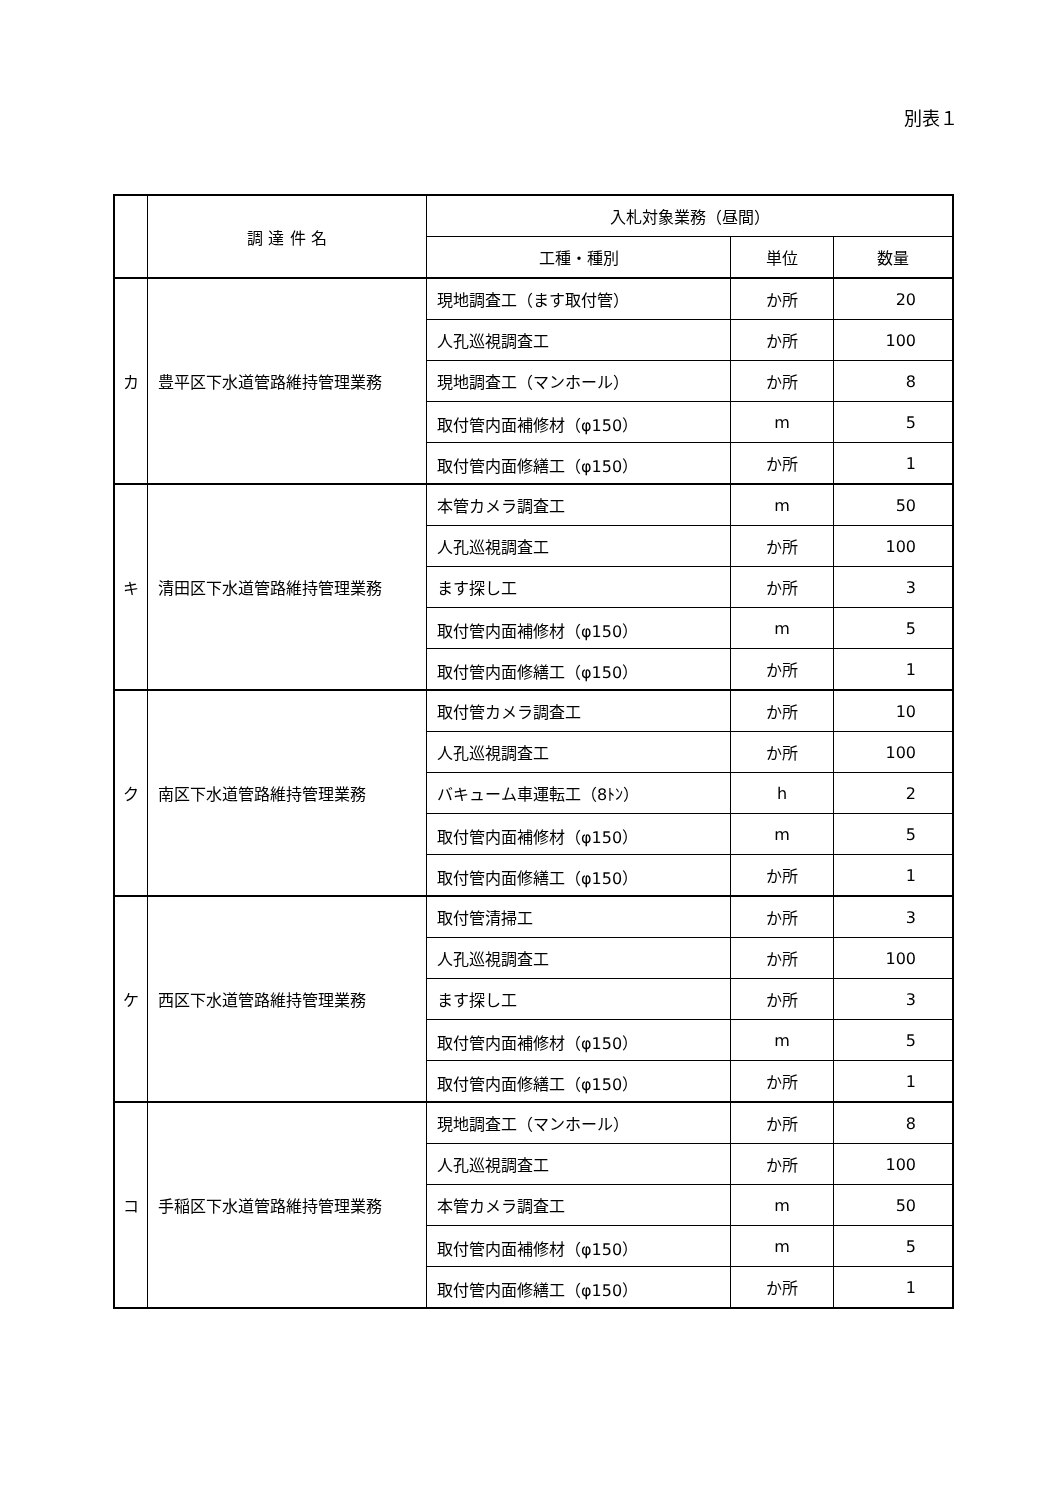別表１
| | 調 達 件 名 | 入札対象業務（昼間） | | |
| --- | --- | --- | --- | --- |
| | | 工種・種別 | 単位 | 数量 |
| カ | 豊平区下水道管路維持管理業務 | 現地調査工（ます取付管） | か所 | 20 |
| | | 人孔巡視調査工 | か所 | 100 |
| | | 現地調査工（マンホール） | か所 | 8 |
| | | 取付管内面補修材（φ150） | m | 5 |
| | | 取付管内面修繕工（φ150） | か所 | 1 |
| キ | 清田区下水道管路維持管理業務 | 本管カメラ調査工 | m | 50 |
| | | 人孔巡視調査工 | か所 | 100 |
| | | ます探し工 | か所 | 3 |
| | | 取付管内面補修材（φ150） | m | 5 |
| | | 取付管内面修繕工（φ150） | か所 | 1 |
| ク | 南区下水道管路維持管理業務 | 取付管カメラ調査工 | か所 | 10 |
| | | 人孔巡視調査工 | か所 | 100 |
| | | バキューム車運転工（8ﾄﾝ） | h | 2 |
| | | 取付管内面補修材（φ150） | m | 5 |
| | | 取付管内面修繕工（φ150） | か所 | 1 |
| ケ | 西区下水道管路維持管理業務 | 取付管清掃工 | か所 | 3 |
| | | 人孔巡視調査工 | か所 | 100 |
| | | ます探し工 | か所 | 3 |
| | | 取付管内面補修材（φ150） | m | 5 |
| | | 取付管内面修繕工（φ150） | か所 | 1 |
| コ | 手稲区下水道管路維持管理業務 | 現地調査工（マンホール） | か所 | 8 |
| | | 人孔巡視調査工 | か所 | 100 |
| | | 本管カメラ調査工 | m | 50 |
| | | 取付管内面補修材（φ150） | m | 5 |
| | | 取付管内面修繕工（φ150） | か所 | 1 |